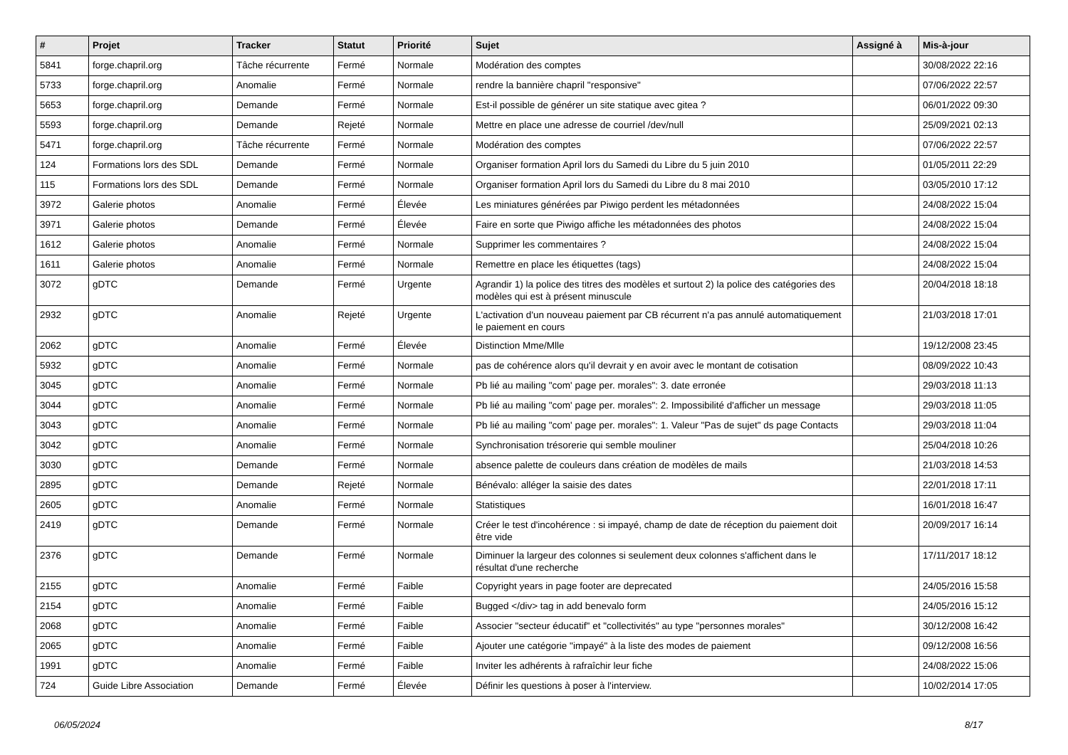| # | Projet | Tracker | Statut | Priorité | Sujet | Assigné à | Mis-à-jour |
| --- | --- | --- | --- | --- | --- | --- | --- |
| 5841 | forge.chapril.org | Tâche récurrente | Fermé | Normale | Modération des comptes | | 30/08/2022 22:16 |
| 5733 | forge.chapril.org | Anomalie | Fermé | Normale | rendre la bannière chapril "responsive" | | 07/06/2022 22:57 |
| 5653 | forge.chapril.org | Demande | Fermé | Normale | Est-il possible de générer un site statique avec gitea ? | | 06/01/2022 09:30 |
| 5593 | forge.chapril.org | Demande | Rejeté | Normale | Mettre en place une adresse de courriel /dev/null | | 25/09/2021 02:13 |
| 5471 | forge.chapril.org | Tâche récurrente | Fermé | Normale | Modération des comptes | | 07/06/2022 22:57 |
| 124 | Formations lors des SDL | Demande | Fermé | Normale | Organiser formation April lors du Samedi du Libre du 5 juin 2010 | | 01/05/2011 22:29 |
| 115 | Formations lors des SDL | Demande | Fermé | Normale | Organiser formation April lors du Samedi du Libre du 8 mai 2010 | | 03/05/2010 17:12 |
| 3972 | Galerie photos | Anomalie | Fermé | Élevée | Les miniatures générées par Piwigo perdent les métadonnées | | 24/08/2022 15:04 |
| 3971 | Galerie photos | Demande | Fermé | Élevée | Faire en sorte que Piwigo affiche les métadonnées des photos | | 24/08/2022 15:04 |
| 1612 | Galerie photos | Anomalie | Fermé | Normale | Supprimer les commentaires ? | | 24/08/2022 15:04 |
| 1611 | Galerie photos | Anomalie | Fermé | Normale | Remettre en place les étiquettes (tags) | | 24/08/2022 15:04 |
| 3072 | gDTC | Demande | Fermé | Urgente | Agrandir 1) la police des titres des modèles et surtout 2) la police des catégories des modèles qui est à présent minuscule | | 20/04/2018 18:18 |
| 2932 | gDTC | Anomalie | Rejeté | Urgente | L'activation d'un nouveau paiement par CB récurrent n'a pas annulé automatiquement le paiement en cours | | 21/03/2018 17:01 |
| 2062 | gDTC | Anomalie | Fermé | Élevée | Distinction Mme/Mlle | | 19/12/2008 23:45 |
| 5932 | gDTC | Anomalie | Fermé | Normale | pas de cohérence alors qu'il devrait y en avoir avec le montant de cotisation | | 08/09/2022 10:43 |
| 3045 | gDTC | Anomalie | Fermé | Normale | Pb lié au mailing "com' page per. morales": 3. date erronée | | 29/03/2018 11:13 |
| 3044 | gDTC | Anomalie | Fermé | Normale | Pb lié au mailing "com' page per. morales": 2. Impossibilité d'afficher un message | | 29/03/2018 11:05 |
| 3043 | gDTC | Anomalie | Fermé | Normale | Pb lié au mailing "com' page per. morales": 1. Valeur "Pas de sujet" ds page Contacts | | 29/03/2018 11:04 |
| 3042 | gDTC | Anomalie | Fermé | Normale | Synchronisation trésorerie qui semble mouliner | | 25/04/2018 10:26 |
| 3030 | gDTC | Demande | Fermé | Normale | absence palette de couleurs dans création de modèles de mails | | 21/03/2018 14:53 |
| 2895 | gDTC | Demande | Rejeté | Normale | Bénévalo: alléger la saisie des dates | | 22/01/2018 17:11 |
| 2605 | gDTC | Anomalie | Fermé | Normale | Statistiques | | 16/01/2018 16:47 |
| 2419 | gDTC | Demande | Fermé | Normale | Créer le test d'incohérence : si impayé, champ de date de réception du paiement doit être vide | | 20/09/2017 16:14 |
| 2376 | gDTC | Demande | Fermé | Normale | Diminuer la largeur des colonnes si seulement deux colonnes s'affichent dans le résultat d'une recherche | | 17/11/2017 18:12 |
| 2155 | gDTC | Anomalie | Fermé | Faible | Copyright years in page footer are deprecated | | 24/05/2016 15:58 |
| 2154 | gDTC | Anomalie | Fermé | Faible | Bugged </div> tag in add benevalo form | | 24/05/2016 15:12 |
| 2068 | gDTC | Anomalie | Fermé | Faible | Associer "secteur éducatif" et "collectivités" au type "personnes morales" | | 30/12/2008 16:42 |
| 2065 | gDTC | Anomalie | Fermé | Faible | Ajouter une catégorie "impayé" à la liste des modes de paiement | | 09/12/2008 16:56 |
| 1991 | gDTC | Anomalie | Fermé | Faible | Inviter les adhérents à rafraîchir leur fiche | | 24/08/2022 15:06 |
| 724 | Guide Libre Association | Demande | Fermé | Élevée | Définir les questions à poser à l'interview. | | 10/02/2014 17:05 |
06/05/2024 8/17